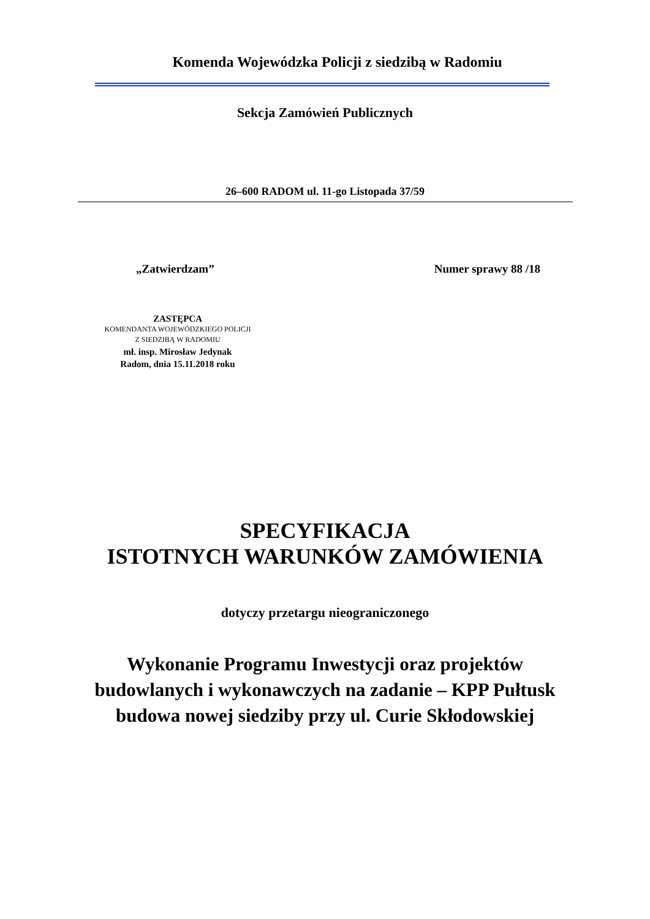Komenda Wojewódzka Policji z siedzibą w Radomiu
Sekcja Zamówień Publicznych
26–600 RADOM ul. 11-go Listopada 37/59
„Zatwierdzam” Numer sprawy 88 /18
ZASTĘPCA
KOMENDANTA WOJEWÓDZKIEGO POLICJI
Z SIEDZIBĄ W RADOMIU
mł. insp. Mirosław Jedynak
Radom, dnia 15.11.2018 roku
SPECYFIKACJA
ISTOTNYCH WARUNKÓW ZAMÓWIENIA
dotyczy przetargu nieograniczonego
Wykonanie Programu Inwestycji oraz projektów
budowlanych i wykonawczych na zadanie – KPP Pułtusk
budowa nowej siedziby przy ul. Curie Skłodowskiej